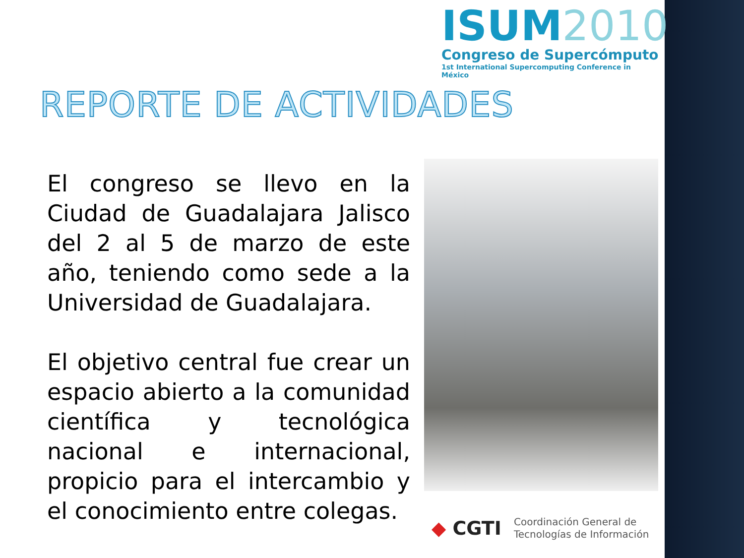ISUM2010
Congreso de Supercómputo
1st International Supercomputing Conference in México
REPORTE DE ACTIVIDADES
El congreso se llevo en la Ciudad de Guadalajara Jalisco del 2 al 5 de marzo de este año, teniendo como sede a la Universidad de Guadalajara.
El objetivo central fue crear un espacio abierto a la comunidad científica y tecnológica nacional e internacional, propicio para el intercambio y el conocimiento entre colegas.
◆ CGTI
Coordinación General de
Tecnologías de Información